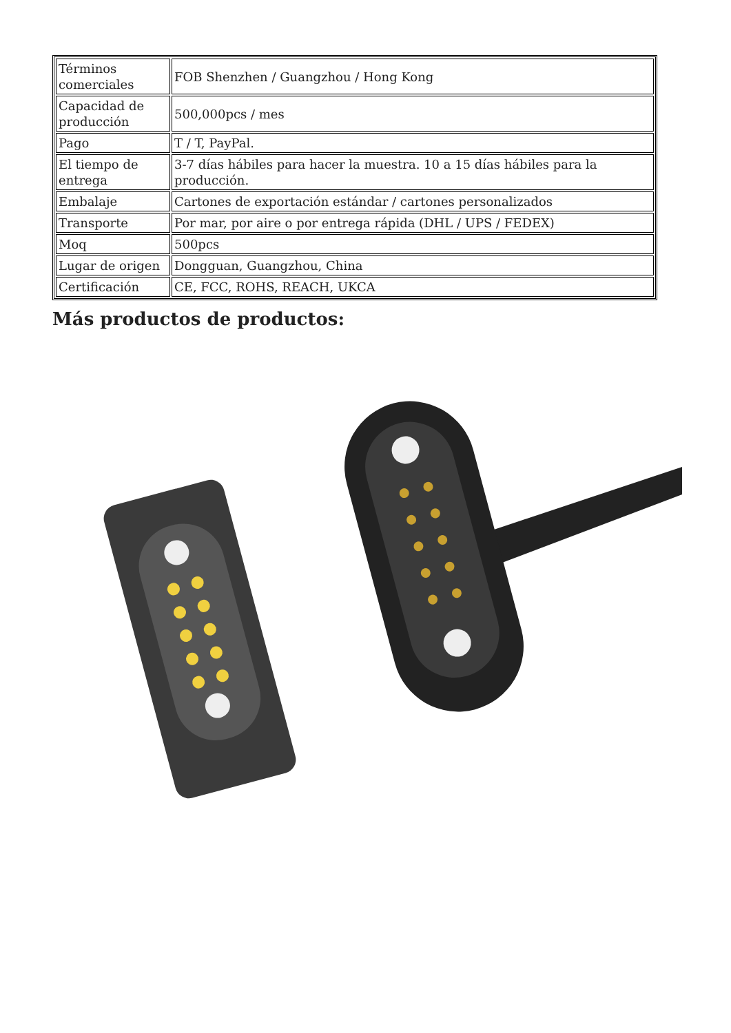| Términos comerciales | FOB Shenzhen / Guangzhou / Hong Kong |
| Capacidad de producción | 500,000pcs / mes |
| Pago | T / T, PayPal. |
| El tiempo de entrega | 3-7 días hábiles para hacer la muestra. 10 a 15 días hábiles para la producción. |
| Embalaje | Cartones de exportación estándar / cartones personalizados |
| Transporte | Por mar, por aire o por entrega rápida (DHL / UPS / FEDEX) |
| Moq | 500pcs |
| Lugar de origen | Dongguan, Guangzhou, China |
| Certificación | CE, FCC, ROHS, REACH, UKCA |
Más productos de productos: